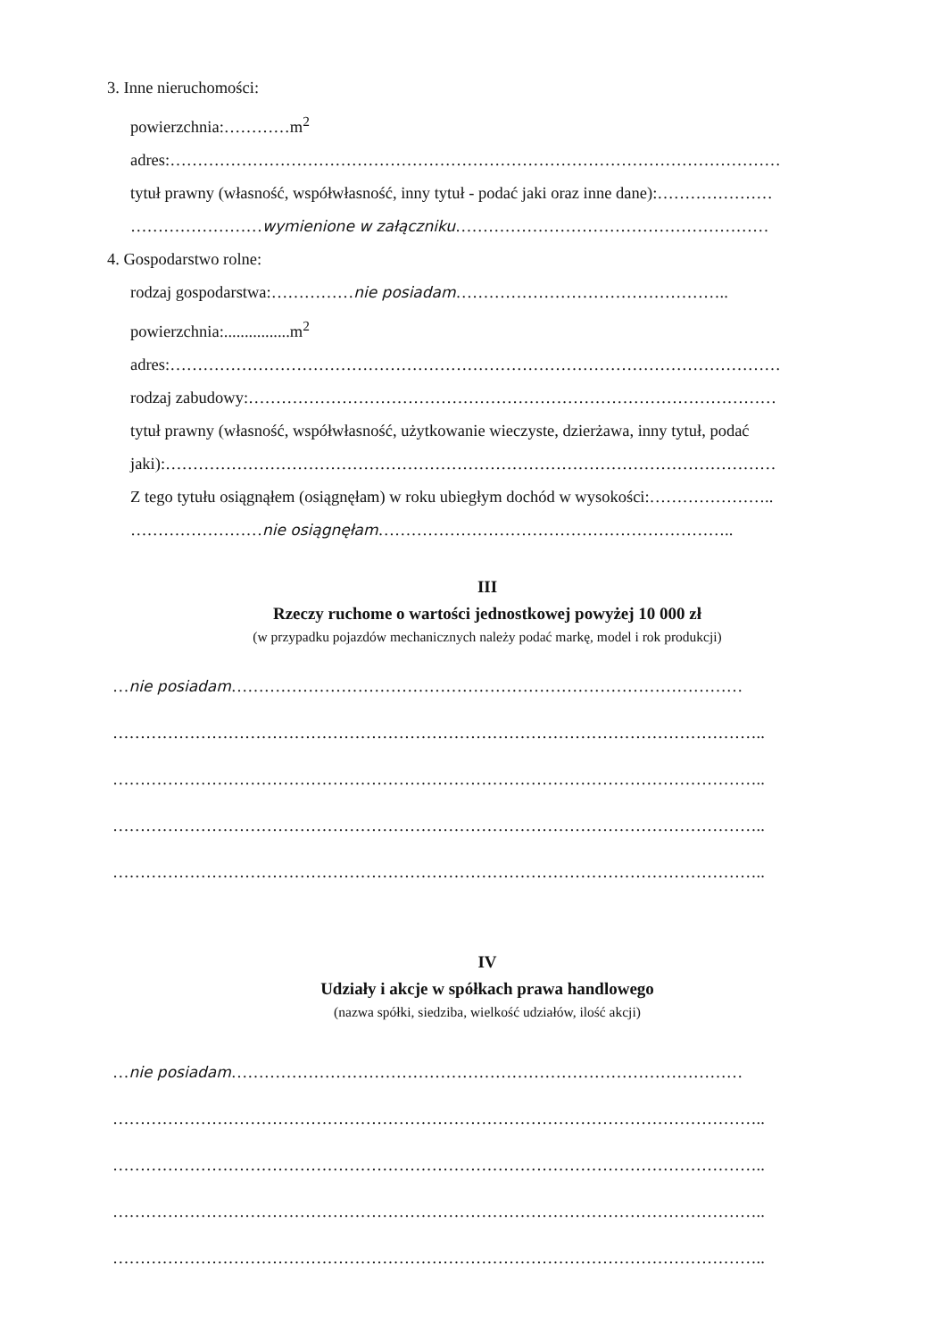3. Inne nieruchomości:
powierzchnia:…………m<sup>2</sup>
adres:…………………………………………………………………………………………………
tytuł prawny (własność, współwłasność, inny tytuł - podać jaki oraz inne dane):…………………
……………………wymienione w załączniku…………………………………………………
4. Gospodarstwo rolne:
rodzaj gospodarstwa:……………nie posiadam…………………………………………..
powierzchnia:................m<sup>2</sup>
adres:…………………………………………………………………………………………………
rodzaj zabudowy:……………………………………………………………………………………
tytuł prawny (własność, współwłasność, użytkowanie wieczyste, dzierżawa, inny tytuł, podać
jaki):…………………………………………………………………………………………………
Z tego tytułu osiągnąłem (osiągnęłam) w roku ubiegłym dochód w wysokości:…………………..
……………………nie osiągnęłam………………………………………………………..
III
Rzeczy ruchome o wartości jednostkowej powyżej 10 000 zł
(w przypadku pojazdów mechanicznych należy podać markę, model i rok produkcji)
…nie posiadam…………………………………………………………………………………
………………………………………………………………………………………………………..
………………………………………………………………………………………………………..
………………………………………………………………………………………………………..
………………………………………………………………………………………………………..
IV
Udziały i akcje w spółkach prawa handlowego
(nazwa spółki, siedziba, wielkość udziałów, ilość akcji)
…nie posiadam…………………………………………………………………………………
………………………………………………………………………………………………………..
………………………………………………………………………………………………………..
………………………………………………………………………………………………………..
………………………………………………………………………………………………………..